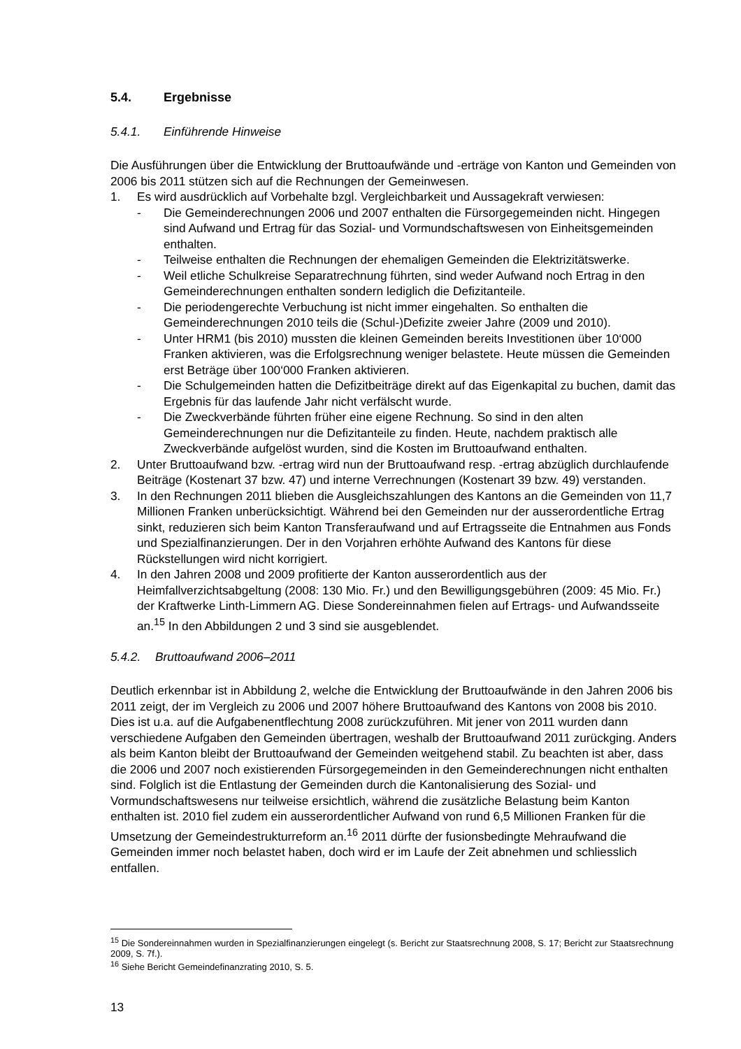5.4. Ergebnisse
5.4.1. Einführende Hinweise
Die Ausführungen über die Entwicklung der Bruttoaufwände und -erträge von Kanton und Gemeinden von 2006 bis 2011 stützen sich auf die Rechnungen der Gemeinwesen.
1. Es wird ausdrücklich auf Vorbehalte bzgl. Vergleichbarkeit und Aussagekraft verwiesen:
- Die Gemeinderechnungen 2006 und 2007 enthalten die Fürsorgegemeinden nicht. Hingegen sind Aufwand und Ertrag für das Sozial- und Vormundschaftswesen von Einheitsgemeinden enthalten.
- Teilweise enthalten die Rechnungen der ehemaligen Gemeinden die Elektrizitätswerke.
- Weil etliche Schulkreise Separatrechnung führten, sind weder Aufwand noch Ertrag in den Gemeinderechnungen enthalten sondern lediglich die Defizitanteile.
- Die periodengerechte Verbuchung ist nicht immer eingehalten. So enthalten die Gemeinderechnungen 2010 teils die (Schul-)Defizite zweier Jahre (2009 und 2010).
- Unter HRM1 (bis 2010) mussten die kleinen Gemeinden bereits Investitionen über 10‘000 Franken aktivieren, was die Erfolgsrechnung weniger belastete. Heute müssen die Gemeinden erst Beträge über 100‘000 Franken aktivieren.
- Die Schulgemeinden hatten die Defizitbeiträge direkt auf das Eigenkapital zu buchen, damit das Ergebnis für das laufende Jahr nicht verfälscht wurde.
- Die Zweckverbände führten früher eine eigene Rechnung. So sind in den alten Gemeinderechnungen nur die Defizitanteile zu finden. Heute, nachdem praktisch alle Zweckverbände aufgelöst wurden, sind die Kosten im Bruttoaufwand enthalten.
2. Unter Bruttoaufwand bzw. -ertrag wird nun der Bruttoaufwand resp. -ertrag abzüglich durchlaufende Beiträge (Kostenart 37 bzw. 47) und interne Verrechnungen (Kostenart 39 bzw. 49) verstanden.
3. In den Rechnungen 2011 blieben die Ausgleichszahlungen des Kantons an die Gemeinden von 11,7 Millionen Franken unberücksichtigt. Während bei den Gemeinden nur der ausserordentliche Ertrag sinkt, reduzieren sich beim Kanton Transferaufwand und auf Ertragsseite die Entnahmen aus Fonds und Spezialfinanzierungen. Der in den Vorjahren erhöhte Aufwand des Kantons für diese Rückstellungen wird nicht korrigiert.
4. In den Jahren 2008 und 2009 profitierte der Kanton ausserordentlich aus der Heimfallverzichtsabgeltung (2008: 130 Mio. Fr.) und den Bewilligungsgebühren (2009: 45 Mio. Fr.) der Kraftwerke Linth-Limmern AG. Diese Sondereinnahmen fielen auf Ertrags- und Aufwandsseite an.<sup>15</sup> In den Abbildungen 2 und 3 sind sie ausgeblendet.
5.4.2. Bruttoaufwand 2006–2011
Deutlich erkennbar ist in Abbildung 2, welche die Entwicklung der Bruttoaufwände in den Jahren 2006 bis 2011 zeigt, der im Vergleich zu 2006 und 2007 höhere Bruttoaufwand des Kantons von 2008 bis 2010. Dies ist u.a. auf die Aufgabenentflechtung 2008 zurückzuführen. Mit jener von 2011 wurden dann verschiedene Aufgaben den Gemeinden übertragen, weshalb der Bruttoaufwand 2011 zurückging. Anders als beim Kanton bleibt der Bruttoaufwand der Gemeinden weitgehend stabil. Zu beachten ist aber, dass die 2006 und 2007 noch existierenden Fürsorgegemeinden in den Gemeinderechnungen nicht enthalten sind. Folglich ist die Entlastung der Gemeinden durch die Kantonalisierung des Sozial- und Vormundschaftswesens nur teilweise ersichtlich, während die zusätzliche Belastung beim Kanton enthalten ist. 2010 fiel zudem ein ausserordentlicher Aufwand von rund 6,5 Millionen Franken für die Umsetzung der Gemeindestrukturreform an.<sup>16</sup> 2011 dürfte der fusionsbedingte Mehraufwand die Gemeinden immer noch belastet haben, doch wird er im Laufe der Zeit abnehmen und schliesslich entfallen.
<sup>15</sup> Die Sondereinnahmen wurden in Spezialfinanzierungen eingelegt (s. Bericht zur Staatsrechnung 2008, S. 17; Bericht zur Staatsrechnung 2009, S. 7f.).
<sup>16</sup> Siehe Bericht Gemeindefinanzrating 2010, S. 5.
13